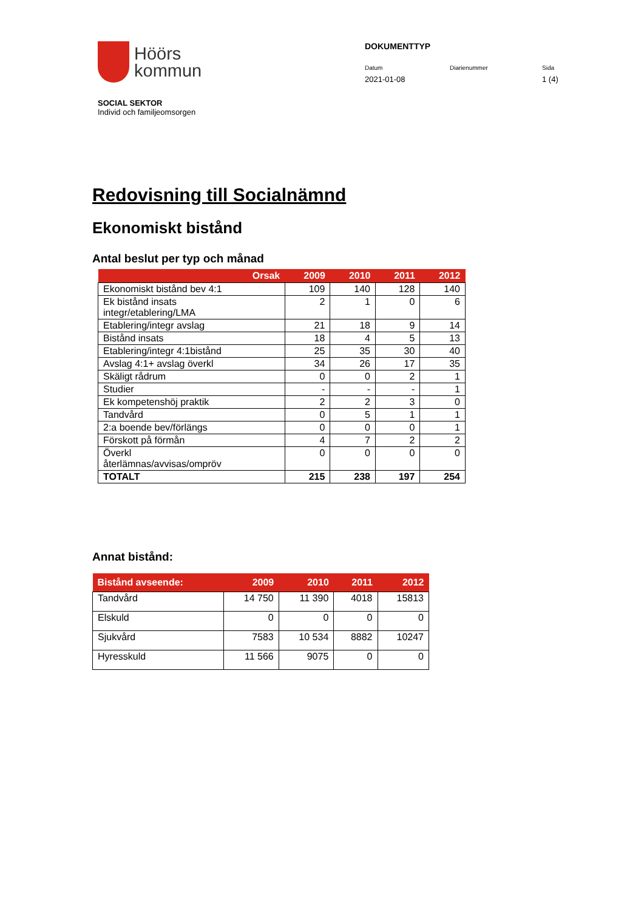Höörs
kommun
DOKUMENTTYP
Datum
2021-01-08
Diarienummer Sida
1 (4)
SOCIAL SEKTOR
Individ och familjeomsorgen
Redovisning till Socialnämnd
Ekonomiskt bistånd
Antal beslut per typ och månad
| Orsak | 2009 | 2010 | 2011 | 2012 |
| --- | --- | --- | --- | --- |
| Ekonomiskt bistånd bev 4:1 | 109 | 140 | 128 | 140 |
| Ek bistånd insats integr/etablering/LMA | 2 | 1 | 0 | 6 |
| Etablering/integr avslag | 21 | 18 | 9 | 14 |
| Bistånd insats | 18 | 4 | 5 | 13 |
| Etablering/integr 4:1bistånd | 25 | 35 | 30 | 40 |
| Avslag 4:1+ avslag överkl | 34 | 26 | 17 | 35 |
| Skäligt rådrum | 0 | 0 | 2 | 1 |
| Studier | - | - | - | 1 |
| Ek kompetenshöj praktik | 2 | 2 | 3 | 0 |
| Tandvård | 0 | 5 | 1 | 1 |
| 2:a boende bev/förlängs | 0 | 0 | 0 | 1 |
| Förskott på förmån | 4 | 7 | 2 | 2 |
| Överkl återlämnas/avvisas/ompröv | 0 | 0 | 0 | 0 |
| TOTALT | 215 | 238 | 197 | 254 |
Annat bistånd:
| Bistånd avseende: | 2009 | 2010 | 2011 | 2012 |
| --- | --- | --- | --- | --- |
| Tandvård | 14 750 | 11 390 | 4018 | 15813 |
| Elskuld | 0 | 0 | 0 | 0 |
| Sjukvård | 7583 | 10 534 | 8882 | 10247 |
| Hyresskuld | 11 566 | 9075 | 0 | 0 |